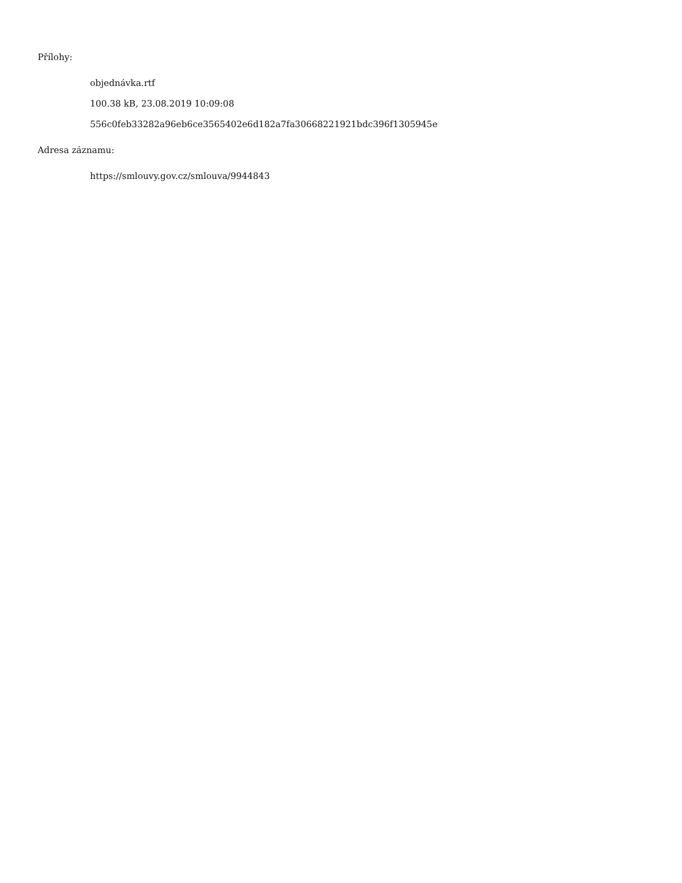Přílohy:
objednávka.rtf
100.38 kB, 23.08.2019 10:09:08
556c0feb33282a96eb6ce3565402e6d182a7fa30668221921bdc396f1305945e
Adresa záznamu:
https://smlouvy.gov.cz/smlouva/9944843